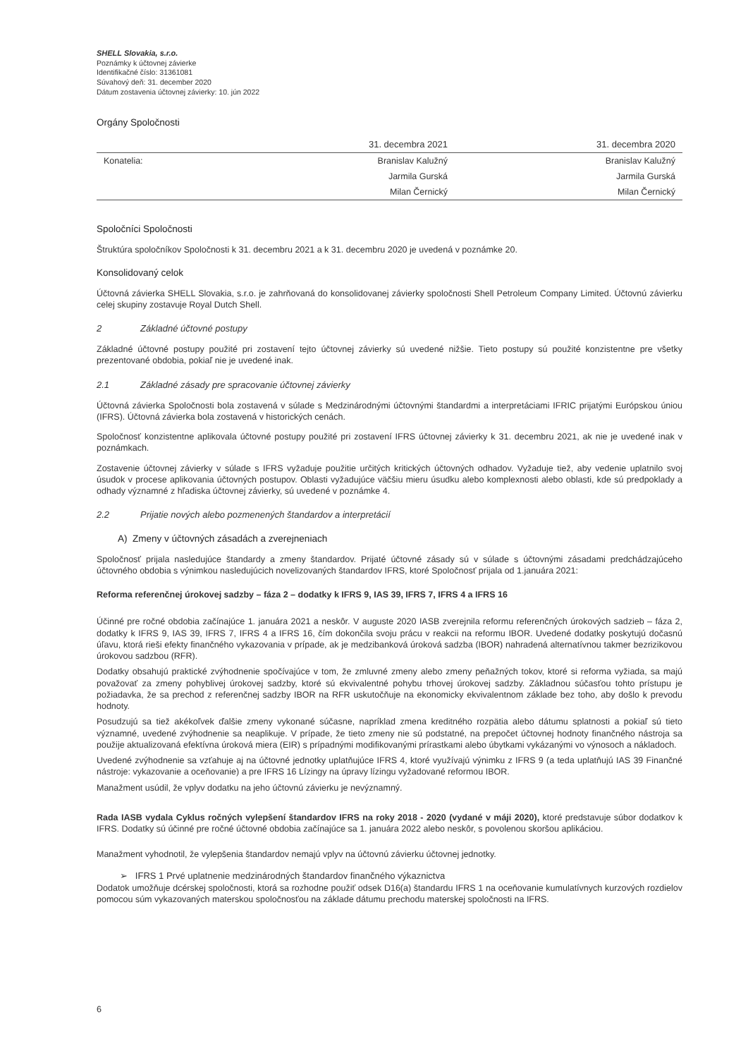SHELL Slovakia, s.r.o.
Poznámky k účtovnej závierke
Identifikačné číslo: 31361081
Súvahový deň: 31. december 2020
Dátum zostavenia účtovnej závierky: 10. jún 2022
Orgány Spoločnosti
| | 31. decembra 2021 | 31. decembra 2020 |
| --- | --- | --- |
| Konatelia: | Branislav Kalužný | Branislav Kalužný |
| | Jarmila Gurská | Jarmila Gurská |
| | Milan Černický | Milan Černický |
Spoločníci Spoločnosti
Štruktúra spoločníkov Spoločnosti k 31. decembru 2021 a k 31. decembru 2020 je uvedená v poznámke 20.
Konsolidovaný celok
Účtovná závierka SHELL Slovakia, s.r.o. je zahrňovaná do konsolidovanej závierky spoločnosti Shell Petroleum Company Limited. Účtovnú závierku celej skupiny zostavuje Royal Dutch Shell.
2 Základné účtovné postupy
Základné účtovné postupy použité pri zostavení tejto účtovnej závierky sú uvedené nižšie. Tieto postupy sú použité konzistentne pre všetky prezentované obdobia, pokiaľ nie je uvedené inak.
2.1 Základné zásady pre spracovanie účtovnej závierky
Účtovná závierka Spoločnosti bola zostavená v súlade s Medzinárodnými účtovnými štandardmi a interpretáciami IFRIC prijatými Európskou úniou (IFRS). Účtovná závierka bola zostavená v historických cenách.
Spoločnosť konzistentne aplikovala účtovné postupy použité pri zostavení IFRS účtovnej závierky k 31. decembru 2021, ak nie je uvedené inak v poznámkach.
Zostavenie účtovnej závierky v súlade s IFRS vyžaduje použitie určitých kritických účtovných odhadov. Vyžaduje tiež, aby vedenie uplatnilo svoj úsudok v procese aplikovania účtovných postupov. Oblasti vyžadujúce väčšiu mieru úsudku alebo komplexnosti alebo oblasti, kde sú predpoklady a odhady významné z hľadiska účtovnej závierky, sú uvedené v poznámke 4.
2.2 Prijatie nových alebo pozmenených štandardov a interpretácií
A) Zmeny v účtovných zásadách a zverejneniach
Spoločnosť prijala nasledujúce štandardy a zmeny štandardov. Prijaté účtovné zásady sú v súlade s účtovnými zásadami predchádzajúceho účtovného obdobia s výnimkou nasledujúcich novelizovaných štandardov IFRS, ktoré Spoločnosť prijala od 1.januára 2021:
Reforma referenčnej úrokovej sadzby – fáza 2 – dodatky k IFRS 9, IAS 39, IFRS 7, IFRS 4 a IFRS 16
Účinné pre ročné obdobia začínajúce 1. januára 2021 a neskôr. V auguste 2020 IASB zverejnila reformu referenčných úrokových sadzieb – fáza 2, dodatky k IFRS 9, IAS 39, IFRS 7, IFRS 4 a IFRS 16, čím dokončila svoju prácu v reakcii na reformu IBOR. Uvedené dodatky poskytujú dočasnú úľavu, ktorá rieši efekty finančného vykazovania v prípade, ak je medzibanková úroková sadzba (IBOR) nahradená alternatívnou takmer bezrizikovou úrokovou sadzbou (RFR).
Dodatky obsahujú praktické zvýhodnenie spočívajúce v tom, že zmluvné zmeny alebo zmeny peňažných tokov, ktoré si reforma vyžiada, sa majú považovať za zmeny pohyblivej úrokovej sadzby, ktoré sú ekvivalentné pohybu trhovej úrokovej sadzby. Základnou súčasťou tohto prístupu je požiadavka, že sa prechod z referenčnej sadzby IBOR na RFR uskutočňuje na ekonomicky ekvivalentnom základe bez toho, aby došlo k prevodu hodnoty.
Posudzujú sa tiež akékoľvek ďalšie zmeny vykonané súčasne, napríklad zmena kreditného rozpätia alebo dátumu splatnosti a pokiaľ sú tieto významné, uvedené zvýhodnenie sa neaplikuje. V prípade, že tieto zmeny nie sú podstatné, na prepočet účtovnej hodnoty finančného nástroja sa použije aktualizovaná efektívna úroková miera (EIR) s prípadnými modifikovanými prírastkami alebo úbytkami vykázanými vo výnosoch a nákladoch.
Uvedené zvýhodnenie sa vzťahuje aj na účtovné jednotky uplatňujúce IFRS 4, ktoré využívajú výnimku z IFRS 9 (a teda uplatňujú IAS 39 Finančné nástroje: vykazovanie a oceňovanie) a pre IFRS 16 Lízingy na úpravy lízingu vyžadované reformou IBOR.
Manažment usúdil, že vplyv dodatku na jeho účtovnú závierku je nevýznamný.
Rada IASB vydala Cyklus ročných vylepšení štandardov IFRS na roky 2018 - 2020 (vydané v máji 2020), ktoré predstavuje súbor dodatkov k IFRS. Dodatky sú účinné pre ročné účtovné obdobia začínajúce sa 1. januára 2022 alebo neskôr, s povolenou skoršou aplikáciou.
Manažment vyhodnotil, že vylepšenia štandardov nemajú vplyv na účtovnú závierku účtovnej jednotky.
➢ IFRS 1 Prvé uplatnenie medzinárodných štandardov finančného výkaznictva
Dodatok umožňuje dcérskej spoločnosti, ktorá sa rozhodne použiť odsek D16(a) štandardu IFRS 1 na oceňovanie kumulatívnych kurzových rozdielov pomocou súm vykazovaných materskou spoločnosťou na základe dátumu prechodu materskej spoločnosti na IFRS.
6